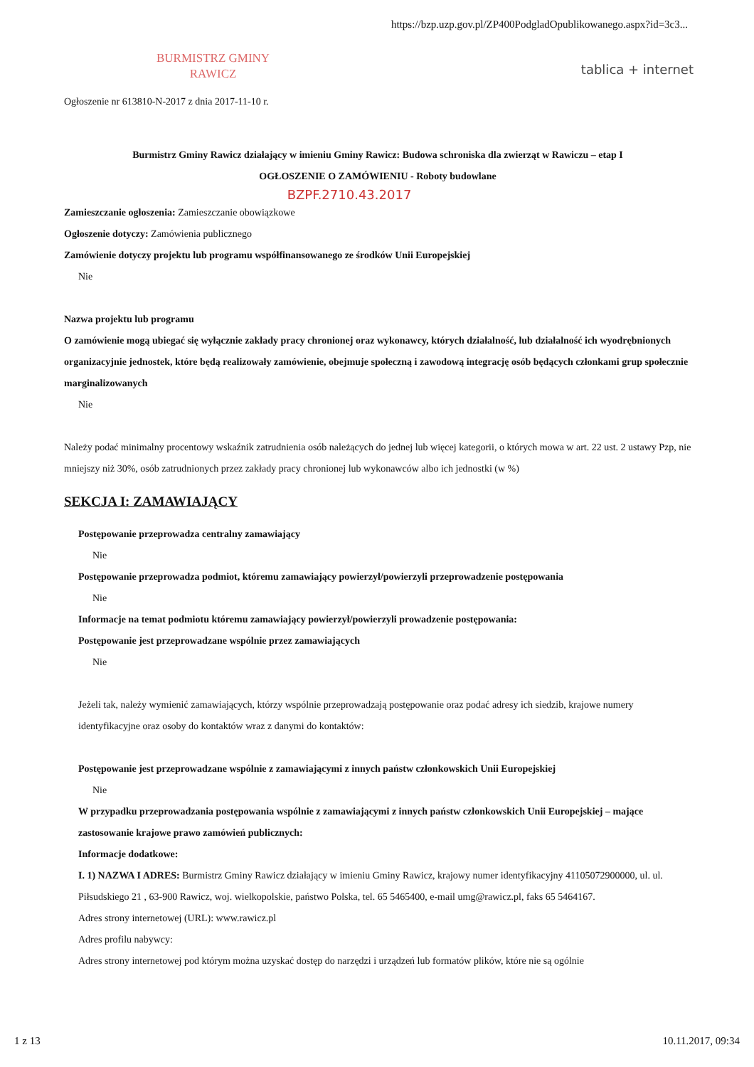https://bzp.uzp.gov.pl/ZP400PodgladOpublikowanego.aspx?id=3c3...
BURMISTRZ GMINY
RAWICZ
tablica + internet
Ogłoszenie nr 613810-N-2017 z dnia 2017-11-10 r.
Burmistrz Gminy Rawicz działający w imieniu Gminy Rawicz: Budowa schroniska dla zwierząt w Rawiczu – etap I
OGŁOSZENIE O ZAMÓWIENIU - Roboty budowlane
BZPF.2710.43.2017
Zamieszczanie ogłoszenia: Zamieszczanie obowiązkowe
Ogłoszenie dotyczy: Zamówienia publicznego
Zamówienie dotyczy projektu lub programu współfinansowanego ze środków Unii Europejskiej
Nie
Nazwa projektu lub programu
O zamówienie mogą ubiegać się wyłącznie zakłady pracy chronionej oraz wykonawcy, których działalność, lub działalność ich wyodrębnionych organizacyjnie jednostek, które będą realizowały zamówienie, obejmuje społeczną i zawodową integrację osób będących członkami grup społecznie marginalizowanych
Nie
Należy podać minimalny procentowy wskaźnik zatrudnienia osób należących do jednej lub więcej kategorii, o których mowa w art. 22 ust. 2 ustawy Pzp, nie mniejszy niż 30%, osób zatrudnionych przez zakłady pracy chronionej lub wykonawców albo ich jednostki (w %)
SEKCJA I: ZAMAWIAJĄCY
Postępowanie przeprowadza centralny zamawiający
Nie
Postępowanie przeprowadza podmiot, któremu zamawiający powierzył/powierzyli przeprowadzenie postępowania
Nie
Informacje na temat podmiotu któremu zamawiający powierzył/powierzyli prowadzenie postępowania:
Postępowanie jest przeprowadzane wspólnie przez zamawiających
Nie
Jeżeli tak, należy wymienić zamawiających, którzy wspólnie przeprowadzają postępowanie oraz podać adresy ich siedzib, krajowe numery identyfikacyjne oraz osoby do kontaktów wraz z danymi do kontaktów:
Postępowanie jest przeprowadzane wspólnie z zamawiającymi z innych państw członkowskich Unii Europejskiej
Nie
W przypadku przeprowadzania postępowania wspólnie z zamawiającymi z innych państw członkowskich Unii Europejskiej – mające zastosowanie krajowe prawo zamówień publicznych:
Informacje dodatkowe:
I. 1) NAZWA I ADRES: Burmistrz Gminy Rawicz działający w imieniu Gminy Rawicz, krajowy numer identyfikacyjny 41105072900000, ul. ul. Piłsudskiego 21 , 63-900 Rawicz, woj. wielkopolskie, państwo Polska, tel. 65 5465400, e-mail umg@rawicz.pl, faks 65 5464167.
Adres strony internetowej (URL): www.rawicz.pl
Adres profilu nabywcy:
Adres strony internetowej pod którym można uzyskać dostęp do narzędzi i urządzeń lub formatów plików, które nie są ogólnie
1 z 13 10.11.2017, 09:34